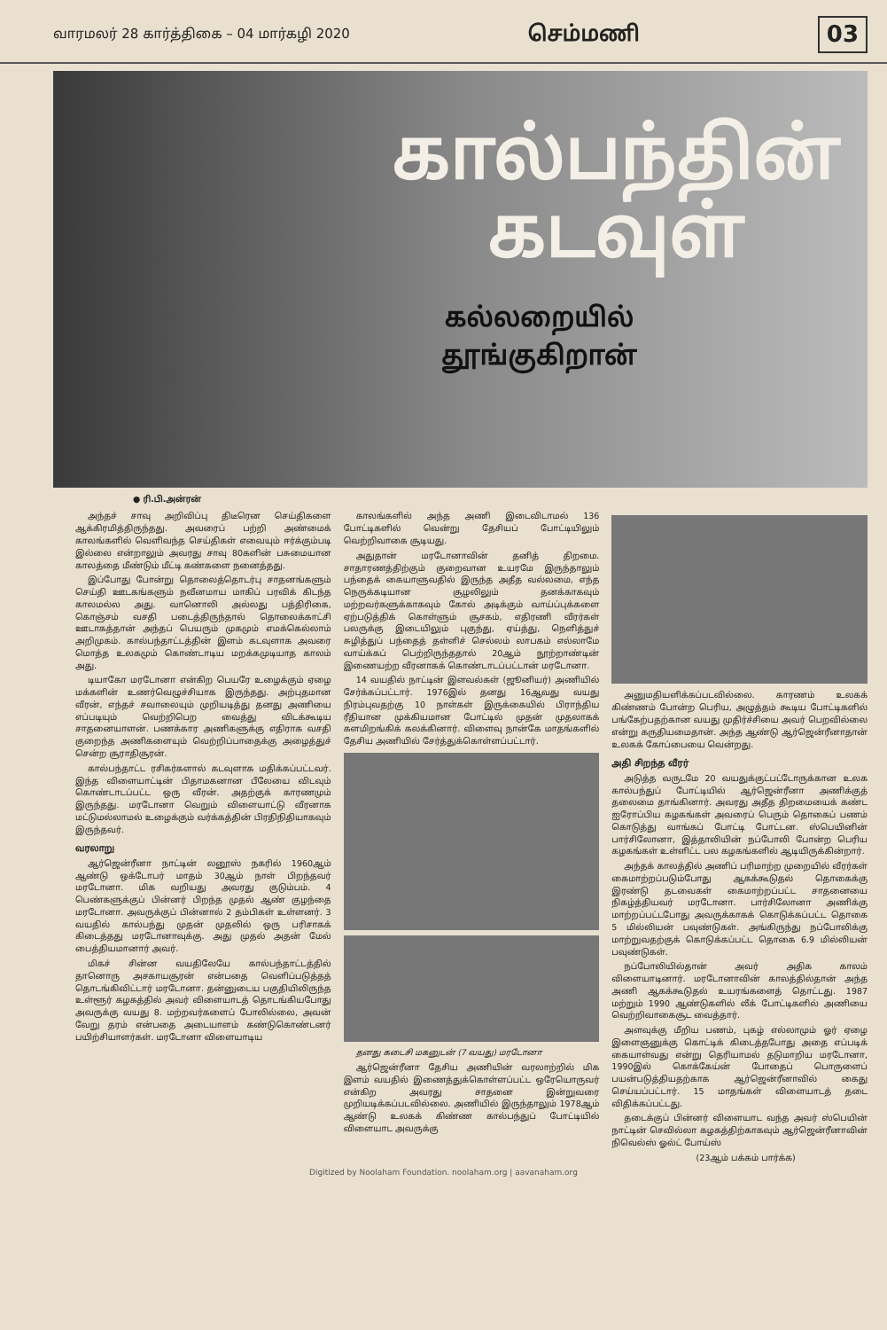வாரமலர் 28 கார்த்திகை – 04 மார்கழி 2020 செம்மணி 03
கால்பந்தின்
கடவுள்
கல்லறையில்
தூங்குகிறான்
● ரி.பி.அன்ரன்
அந்தச் சாவு அறிவிப்பு திடீரென செய்திகளை ஆக்கிரமித்திருந்தது. அவரைப் பற்றி அண்மைக் காலங்களில் வெளிவந்த செய்திகள் எவையும் ஈர்க்கும்படி இல்லை என்றாலும் அவரது சாவு 80களின் பசுமையான காலத்தை மீண்டும் மீட்டி கண்களை நனைத்தது.
இப்போது போன்று தொலைத்தொடர்பு சாதனங்களும் செய்தி ஊடகங்களும் நவீனமாய மாகிப் பரவிக் கிடந்த காலமல்ல அது. வானொலி அல்லது பத்திரிகை, கொஞ்சம் வசதி படைத்திருந்தால் தொலைக்காட்சி ஊடாகத்தான் அந்தப் பெயரும் முகமும் எமக்கெல்லாம் அறிமுகம். கால்பந்தாட்டத்தின் இளம் கடவுளாக அவரை மொத்த உலகமும் கொண்டாடிய மறக்கமுடியாத காலம் அது.
டியாகோ மரடோனா என்கிற பெயரே உழைக்கும் ஏழை மக்களின் உணர்வெழுச்சியாக இருந்தது. அற்புதமான வீரன், எந்தச் சவாலையும் முறியடித்து தனது அணியை எப்படியும் வெற்றிபெற வைத்து விடக்கூடிய சாதனையாளன். பணக்கார அணிகளுக்கு எதிராக வசதி குறைந்த அணிகளையும் வெற்றிப்பாதைக்கு அழைத்துச் சென்ற சூராதிசூரன்.
கால்பந்தாட்ட ரசிகர்களால் கடவுளாக மதிக்கப்பட்டவர். இந்த விளையாட்டின் பிதாமகனான பீலேயை விடவும் கொண்டாடப்பட்ட ஒரு வீரன். அதற்குக் காரணமும் இருந்தது. மரடோனா வெறும் விளையாட்டு வீரனாக மட்டுமல்லாமல் உழைக்கும் வர்க்கத்தின் பிரதிநிதியாகவும் இருந்தவர்.
வரலாறு
ஆர்ஜென்ரீனா நாட்டின் லனூஸ் நகரில் 1960ஆம் ஆண்டு ஒக்டோபர் மாதம் 30ஆம் நாள் பிறந்தவர் மரடோனா. மிக வறியது அவரது குடும்பம். 4 பெண்களுக்குப் பின்னர் பிறந்த முதல் ஆண் குழந்தை மரடோனா. அவருக்குப் பின்னால் 2 தம்பிகள் உள்ளனர். 3 வயதில் கால்பந்து முதன் முதலில் ஒரு பரிசாகக் கிடைத்தது மரடோனாவுக்கு. அது முதல் அதன் மேல் பைத்தியமானார் அவர்.
மிகச் சின்ன வயதிலேயே கால்பந்தாட்டத்தில் தானொரு அசகாயசூரன் என்பதை வெளிப்படுத்தத் தொடங்கிவிட்டார் மரடோனா. தன்னுடைய பகுதியிலிருந்த உள்ளூர் கழகத்தில் அவர் விளையாடத் தொடங்கியபோது அவருக்கு வயது 8. மற்றவர்களைப் போலில்லை, அவன் வேறு தரம் என்பதை அடையாளம் கண்டுகொண்டனர் பயிற்சியாளர்கள். மரடோனா விளையாடிய
காலங்களில் அந்த அணி இடைவிடாமல் 136 போட்டிகளில் வென்று தேசியப் போட்டியிலும் வெற்றிவாகை சூடியது.
அதுதான் மரடோனாவின் தனித் திறமை. சாதாரணத்திற்கும் குறைவான உயரமே இருந்தாலும் பந்தைக் கையாளுவதில் இருந்த அதீத வல்லமை, எந்த நெருக்கடியான சூழலிலும் தனக்காகவும் மற்றவர்களுக்காகவும் கோல் அடிக்கும் வாய்ப்புக்களை ஏற்படுத்திக் கொள்ளும் சூசகம், எதிரணி வீரர்கள் பலருக்கு இடையிலும் புகுந்து, ஏய்த்து, நெளித்துச் சுழித்துப் பந்தைத் தள்ளிச் செல்லம் லாபகம் எல்லாமே வாய்க்கப் பெற்றிருந்ததால் 20ஆம் நூற்றாண்டின் இணையற்ற வீரனாகக் கொண்டாடப்பட்டான் மரடோனா.
14 வயதில் நாட்டின் இளவல்கள் (ஜூனியர்) அணியில் சேர்க்கப்பட்டார். 1976இல் தனது 16ஆவது வயது நிரம்புவதற்கு 10 நாள்கள் இருக்கையில் பிராந்திய ரீதியான முக்கியமான போட்டில் முதன் முதலாகக் களமிறங்கிக் கலக்கினார். விளைவு நான்கே மாதங்களில் தேசிய அணியில் சேர்த்துக்கொள்ளப்பட்டார்.
தனது கடைசி மகனுடன் (7 வயது) மரடோனா
ஆர்ஜென்ரீனா தேசிய அணியின் வரலாற்றில் மிக இளம் வயதில் இணைத்துக்கொள்ளப்பட்ட ஒரேயொருவர் என்கிற அவரது சாதனை இன்றுவரை முறியடிக்கப்படவில்லை. அணியில் இருந்தாலும் 1978ஆம் ஆண்டு உலகக் கிண்ண கால்பந்துப் போட்டியில் விளையாட அவருக்கு
அனுமதியளிக்கப்படவில்லை. காரணம் உலகக் கிண்ணம் போன்ற பெரிய, அழுத்தம் கூடிய போட்டிகளில் பங்கேற்பதற்கான வயது முதிர்ச்சியை அவர் பெறவில்லை என்று கருதியமைதான். அந்த ஆண்டு ஆர்ஜென்ரீனாதான் உலகக் கோப்பையை வென்றது.
அதி சிறந்த வீரர்
அடுத்த வருடமே 20 வயதுக்குட்பட்டோருக்கான உலக கால்பந்துப் போட்டியில் ஆர்ஜென்ரீனா அணிக்குத் தலைமை தாங்கினார். அவரது அதீத திறமையைக் கண்ட ஐரோப்பிய கழகங்கள் அவரைப் பெரும் தொகைப் பணம் கொடுத்து வாங்கப் போட்டி போட்டன. ஸ்பெயினின் பார்சிலோனா, இத்தாலியின் நப்போலி போன்ற பெரிய கழகங்கள் உள்ளிட்ட பல கழகங்களில் ஆடியிருக்கின்றார்.
அந்தக் காலத்தில் அணிப் பரிமாற்ற முறையில் வீரர்கள் கைமாற்றப்படும்போது ஆகக்கூடுதல் தொகைக்கு இரண்டு தடவைகள் கைமாற்றப்பட்ட சாதனையை நிகழ்த்தியவர் மரடோனா. பார்சிலோனா அணிக்கு மாற்றப்பட்டபோது அவருக்காகக் கொடுக்கப்பட்ட தொகை 5 மில்லியன் பவுண்டுகள். அங்கிருந்து நப்போலிக்கு மாற்றுவதற்குக் கொடுக்கப்பட்ட தொகை 6.9 மில்லியன் பவுண்டுகள்.
நப்போலியில்தான் அவர் அதிக காலம் விளையாடினார். மரடோனாவின் காலத்தில்தான் அந்த அணி ஆகக்கூடுதல் உயரங்களைத் தொட்டது. 1987 மற்றும் 1990 ஆண்டுகளில் லீக் போட்டிகளில் அணியை வெற்றிவாகைசூட வைத்தார்.
அளவுக்கு மீறிய பணம், புகழ் எல்லாமும் ஓர் ஏழை இளைஞனுக்கு கொட்டிக் கிடைத்தபோது அதை எப்படிக் கையாள்வது என்று தெரியாமல் தடுமாறிய மரடோனா, 1990இல் கொக்கேய்ன் போதைப் பொருளைப் பயன்படுத்தியதற்காக ஆர்ஜென்ரீனாவில் கைது செய்யப்பட்டார். 15 மாதங்கள் விளையாடத் தடை விதிக்கப்பட்டது.
தடைக்குப் பின்னர் விளையாட வந்த அவர் ஸ்பெயின் நாட்டின் செவில்லா கழகத்திற்காகவும் ஆர்ஜென்ரீனாவின் நிவெல்ஸ் ஓல்ட் போய்ஸ்
(23ஆம் பக்கம் பார்க்க)
Digitized by Noolaham Foundation. noolaham.org | aavanaham.org